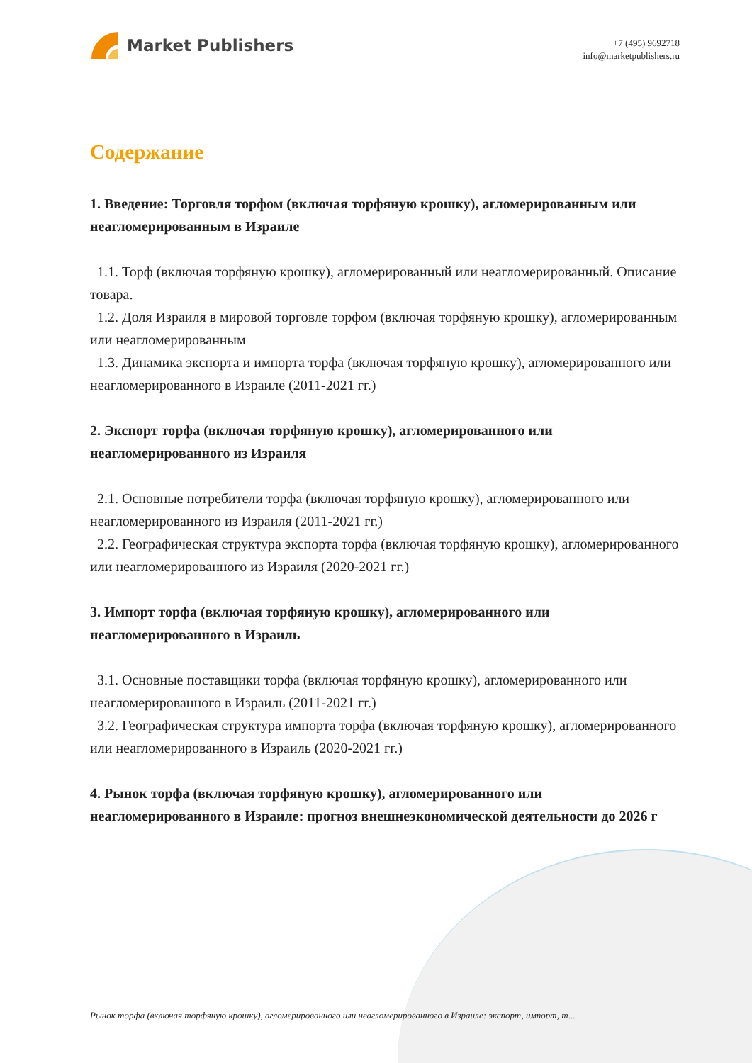Market Publishers
+7 (495) 9692718
info@marketpublishers.ru
Содержание
1. Введение: Торговля торфом (включая торфяную крошку), агломерированным или неагломерированным в Израиле
1.1. Торф (включая торфяную крошку), агломерированный или неагломерированный. Описание товара.
1.2. Доля Израиля в мировой торговле торфом (включая торфяную крошку), агломерированным или неагломерированным
1.3. Динамика экспорта и импорта торфа (включая торфяную крошку), агломерированного или неагломерированного в Израиле (2011-2021 гг.)
2. Экспорт торфа (включая торфяную крошку), агломерированного или неагломерированного из Израиля
2.1. Основные потребители торфа (включая торфяную крошку), агломерированного или неагломерированного из Израиля (2011-2021 гг.)
2.2. Географическая структура экспорта торфа (включая торфяную крошку), агломерированного или неагломерированного из Израиля (2020-2021 гг.)
3. Импорт торфа (включая торфяную крошку), агломерированного или неагломерированного в Израиль
3.1. Основные поставщики торфа (включая торфяную крошку), агломерированного или неагломерированного в Израиль (2011-2021 гг.)
3.2. Географическая структура импорта торфа (включая торфяную крошку), агломерированного или неагломерированного в Израиль (2020-2021 гг.)
4. Рынок торфа (включая торфяную крошку), агломерированного или неагломерированного в Израиле: прогноз внешнеэкономической деятельности до 2026 г
Рынок торфа (включая торфяную крошку), агломерированного или неагломерированного в Израиле: экспорт, импорт, т...